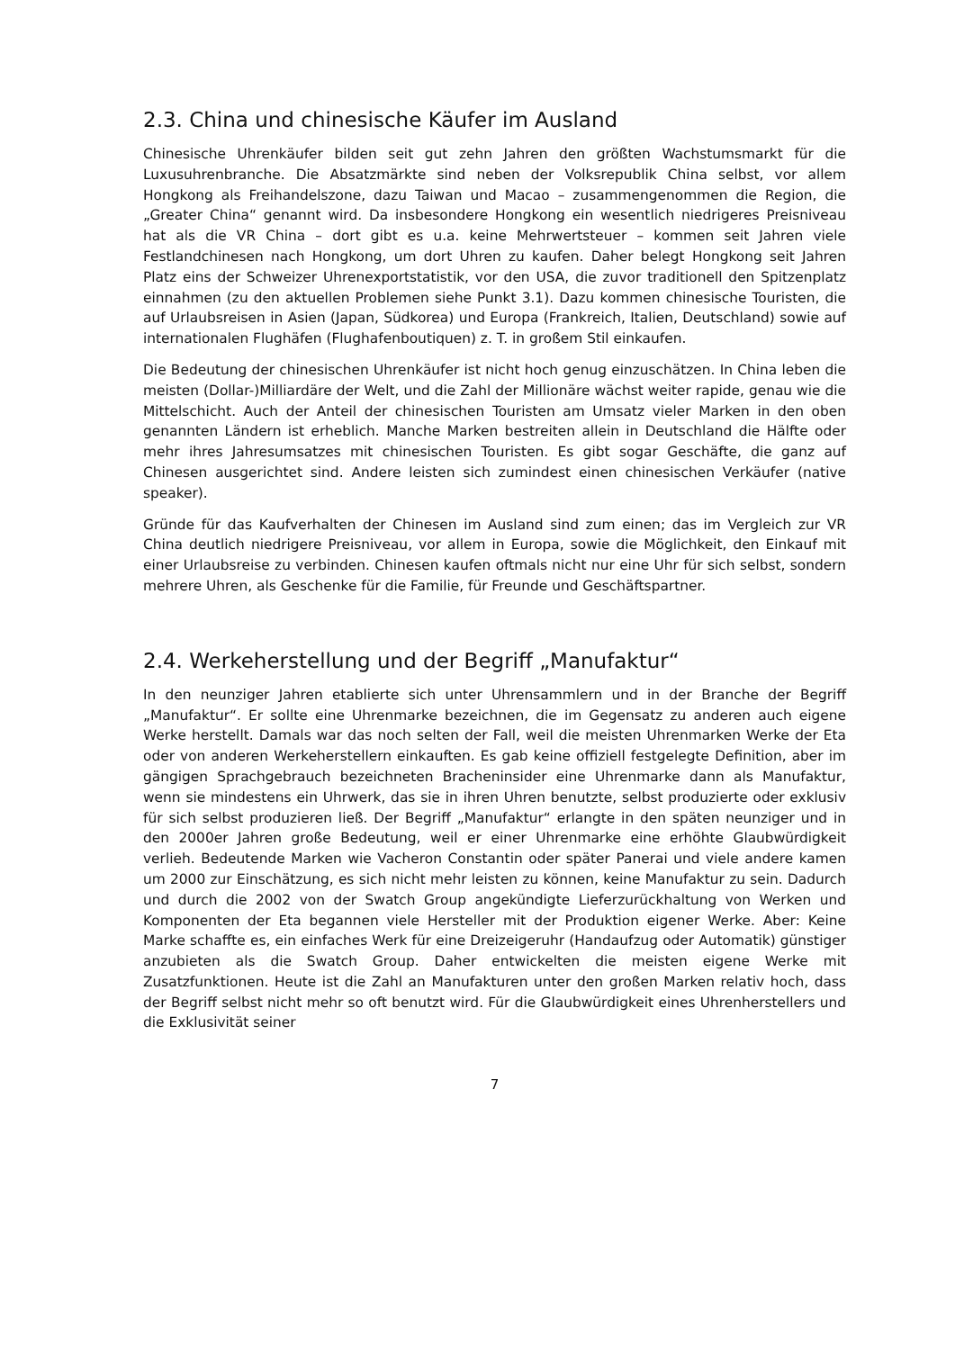2.3. China und chinesische Käufer im Ausland
Chinesische Uhrenkäufer bilden seit gut zehn Jahren den größten Wachstumsmarkt für die Luxusuhrenbranche. Die Absatzmärkte sind neben der Volksrepublik China selbst, vor allem Hongkong als Freihandelszone, dazu Taiwan und Macao – zusammengenommen die Region, die „Greater China“ genannt wird. Da insbesondere Hongkong ein wesentlich niedrigeres Preisniveau hat als die VR China – dort gibt es u.a. keine Mehrwertsteuer – kommen seit Jahren viele Festlandchinesen nach Hongkong, um dort Uhren zu kaufen. Daher belegt Hongkong seit Jahren Platz eins der Schweizer Uhrenexportstatistik, vor den USA, die zuvor traditionell den Spitzenplatz einnahmen (zu den aktuellen Problemen siehe Punkt 3.1). Dazu kommen chinesische Touristen, die auf Urlaubsreisen in Asien (Japan, Südkorea) und Europa (Frankreich, Italien, Deutschland) sowie auf internationalen Flughäfen (Flughafenboutiquen) z. T. in großem Stil einkaufen.
Die Bedeutung der chinesischen Uhrenkäufer ist nicht hoch genug einzuschätzen. In China leben die meisten (Dollar-)Milliardäre der Welt, und die Zahl der Millionäre wächst weiter rapide, genau wie die Mittelschicht. Auch der Anteil der chinesischen Touristen am Umsatz vieler Marken in den oben genannten Ländern ist erheblich. Manche Marken bestreiten allein in Deutschland die Hälfte oder mehr ihres Jahresumsatzes mit chinesischen Touristen. Es gibt sogar Geschäfte, die ganz auf Chinesen ausgerichtet sind. Andere leisten sich zumindest einen chinesischen Verkäufer (native speaker).
Gründe für das Kaufverhalten der Chinesen im Ausland sind zum einen; das im Vergleich zur VR China deutlich niedrigere Preisniveau, vor allem in Europa, sowie die Möglichkeit, den Einkauf mit einer Urlaubsreise zu verbinden. Chinesen kaufen oftmals nicht nur eine Uhr für sich selbst, sondern mehrere Uhren, als Geschenke für die Familie, für Freunde und Geschäftspartner.
2.4. Werkeherstellung und der Begriff „Manufaktur“
In den neunziger Jahren etablierte sich unter Uhrensammlern und in der Branche der Begriff „Manufaktur“. Er sollte eine Uhrenmarke bezeichnen, die im Gegensatz zu anderen auch eigene Werke herstellt. Damals war das noch selten der Fall, weil die meisten Uhrenmarken Werke der Eta oder von anderen Werkeherstellern einkauften. Es gab keine offiziell festgelegte Definition, aber im gängigen Sprachgebrauch bezeichneten Bracheninsider eine Uhrenmarke dann als Manufaktur, wenn sie mindestens ein Uhrwerk, das sie in ihren Uhren benutzte, selbst produzierte oder exklusiv für sich selbst produzieren ließ. Der Begriff „Manufaktur“ erlangte in den späten neunziger und in den 2000er Jahren große Bedeutung, weil er einer Uhrenmarke eine erhöhte Glaubwürdigkeit verlieh. Bedeutende Marken wie Vacheron Constantin oder später Panerai und viele andere kamen um 2000 zur Einschätzung, es sich nicht mehr leisten zu können, keine Manufaktur zu sein. Dadurch und durch die 2002 von der Swatch Group angekündigte Lieferzurückhaltung von Werken und Komponenten der Eta begannen viele Hersteller mit der Produktion eigener Werke. Aber: Keine Marke schaffte es, ein einfaches Werk für eine Dreizeigeruhr (Handaufzug oder Automatik) günstiger anzubieten als die Swatch Group. Daher entwickelten die meisten eigene Werke mit Zusatzfunktionen. Heute ist die Zahl an Manufakturen unter den großen Marken relativ hoch, dass der Begriff selbst nicht mehr so oft benutzt wird. Für die Glaubwürdigkeit eines Uhrenherstellers und die Exklusivität seiner
7